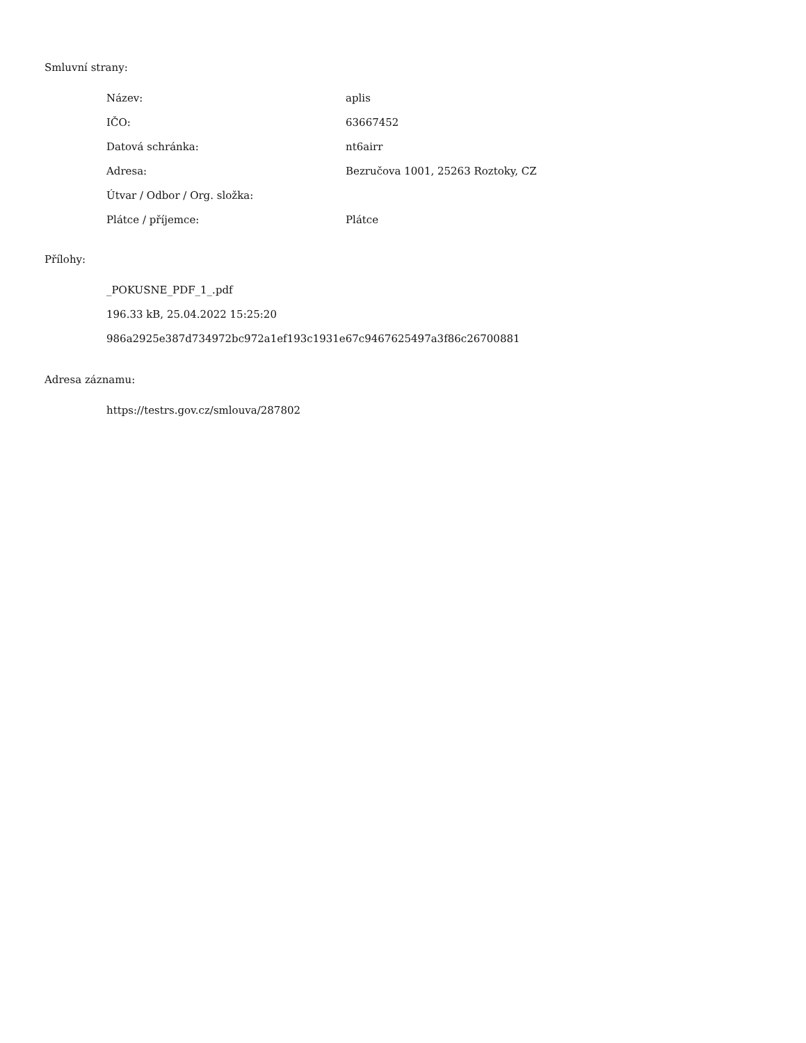Smluvní strany:
| Název: | aplis |
| IČO: | 63667452 |
| Datová schránka: | nt6airr |
| Adresa: | Bezručova 1001, 25263 Roztoky, CZ |
| Útvar / Odbor / Org. složka: | |
| Plátce / příjemce: | Plátce |
Přílohy:
_POKUSNE_PDF_1_.pdf
196.33 kB, 25.04.2022 15:25:20
986a2925e387d734972bc972a1ef193c1931e67c9467625497a3f86c26700881
Adresa záznamu:
https://testrs.gov.cz/smlouva/287802